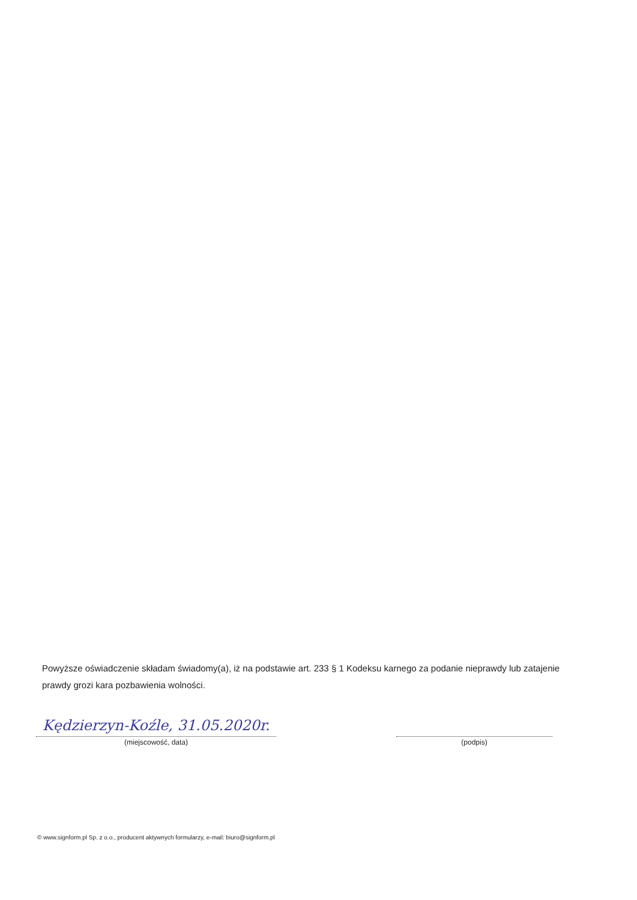Powyższe oświadczenie składam świadomy(a), iż na podstawie art. 233 § 1 Kodeksu karnego za podanie nieprawdy lub zatajenie prawdy grozi kara pozbawienia wolności.
Kędzierzyn-Koźle, 31.05.2020r.
(miejscowość, data)
(podpis)
© www.signform.pl Sp. z o.o., producent aktywnych formularzy, e-mail: biuro@signform.pl